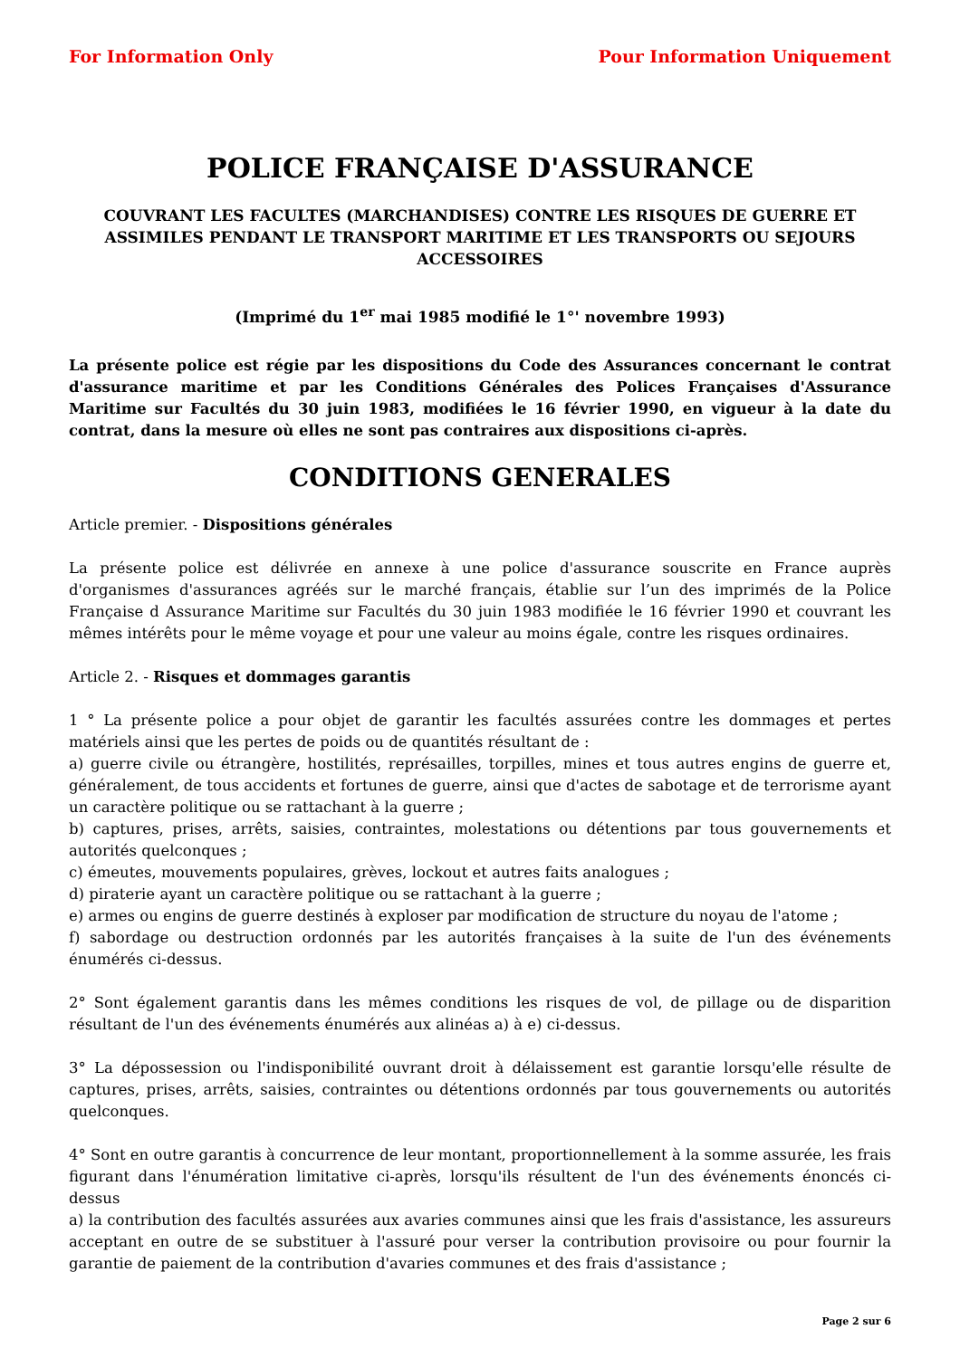For Information Only Pour Information Uniquement
POLICE FRANÇAISE D'ASSURANCE
COUVRANT LES FACULTES (MARCHANDISES) CONTRE LES RISQUES DE GUERRE ET ASSIMILES PENDANT LE TRANSPORT MARITIME ET LES TRANSPORTS OU SEJOURS ACCESSOIRES
(Imprimé du 1<sup>er</sup> mai 1985 modifié le 1°' novembre 1993)
La présente police est régie par les dispositions du Code des Assurances concernant le contrat d'assurance maritime et par les Conditions Générales des Polices Françaises d'Assurance Maritime sur Facultés du 30 juin 1983, modifiées le 16 février 1990, en vigueur à la date du contrat, dans la mesure où elles ne sont pas contraires aux dispositions ci-après.
CONDITIONS GENERALES
Article premier. - Dispositions générales
La présente police est délivrée en annexe à une police d'assurance souscrite en France auprès d'organismes d'assurances agréés sur le marché français, établie sur l’un des imprimés de la Police Française d Assurance Maritime sur Facultés du 30 juin 1983 modifiée le 16 février 1990 et couvrant les mêmes intérêts pour le même voyage et pour une valeur au moins égale, contre les risques ordinaires.
Article 2. - Risques et dommages garantis
1 ° La présente police a pour objet de garantir les facultés assurées contre les dommages et pertes matériels ainsi que les pertes de poids ou de quantités résultant de :
a) guerre civile ou étrangère, hostilités, représailles, torpilles, mines et tous autres engins de guerre et, généralement, de tous accidents et fortunes de guerre, ainsi que d'actes de sabotage et de terrorisme ayant un caractère politique ou se rattachant à la guerre ;
b) captures, prises, arrêts, saisies, contraintes, molestations ou détentions par tous gouvernements et autorités quelconques ;
c) émeutes, mouvements populaires, grèves, lockout et autres faits analogues ;
d) piraterie ayant un caractère politique ou se rattachant à la guerre ;
e) armes ou engins de guerre destinés à exploser par modification de structure du noyau de l'atome ;
f) sabordage ou destruction ordonnés par les autorités françaises à la suite de l'un des événements énumérés ci-dessus.
2° Sont également garantis dans les mêmes conditions les risques de vol, de pillage ou de disparition résultant de l'un des événements énumérés aux alinéas a) à e) ci-dessus.
3° La dépossession ou l'indisponibilité ouvrant droit à délaissement est garantie lorsqu'elle résulte de captures, prises, arrêts, saisies, contraintes ou détentions ordonnés par tous gouvernements ou autorités quelconques.
4° Sont en outre garantis à concurrence de leur montant, proportionnellement à la somme assurée, les frais figurant dans l'énumération limitative ci-après, lorsqu'ils résultent de l'un des événements énoncés ci-dessus
a) la contribution des facultés assurées aux avaries communes ainsi que les frais d'assistance, les assureurs acceptant en outre de se substituer à l'assuré pour verser la contribution provisoire ou pour fournir la garantie de paiement de la contribution d'avaries communes et des frais d'assistance ;
Page 2 sur 6